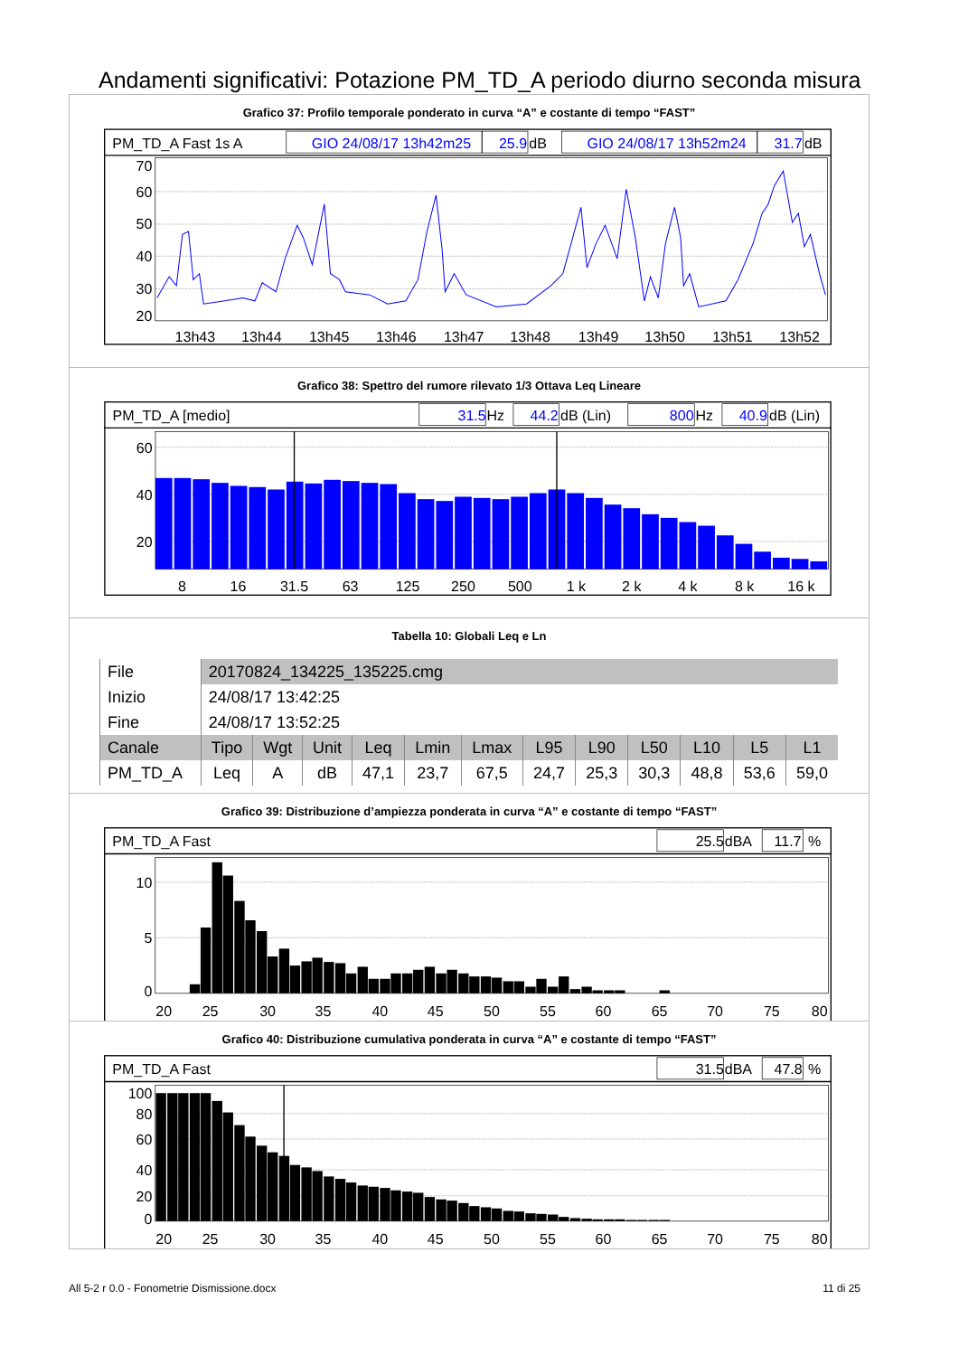Andamenti significativi: Potazione PM_TD_A periodo diurno seconda misura
Grafico 37: Profilo temporale ponderato in curva “A” e costante di tempo “FAST”
PM_TD_A Fast 1s A
GIO 24/08/17 13h42m25
25.9
dB
GIO 24/08/17 13h52m24
31.7
dB
70
60
50
40
30
20
13h43
13h44
13h45
13h46
13h47
13h48
13h49
13h50
13h51
13h52
Grafico 38: Spettro del rumore rilevato 1/3 Ottava Leq Lineare
PM_TD_A [medio]
31.5
Hz
44.2
dB (Lin)
800
Hz
40.9
dB (Lin)
60
40
20
8
16
31.5
63
125
250
500
1 k
2 k
4 k
8 k
16 k
Tabella 10: Globali Leq e Ln
| File | 20170824_134225_135225.cmg | | | | | | | | | | | |
| Inizio | 24/08/17 13:42:25 | | | | | | | | | | | |
| Fine | 24/08/17 13:52:25 | | | | | | | | | | | |
| Canale | Tipo | Wgt | Unit | Leq | Lmin | Lmax | L95 | L90 | L50 | L10 | L5 | L1 |
| PM_TD_A | Leq | A | dB | 47,1 | 23,7 | 67,5 | 24,7 | 25,3 | 30,3 | 48,8 | 53,6 | 59,0 |
Grafico 39: Distribuzione d’ampiezza ponderata in curva “A” e costante di tempo “FAST”
PM_TD_A Fast
25.5
dBA
11.7
%
10
5
0
20
25
30
35
40
45
50
55
60
65
70
75
80
Grafico 40: Distribuzione cumulativa ponderata in curva “A” e costante di tempo “FAST”
PM_TD_A Fast
31.5
dBA
47.8
%
100
80
60
40
20
0
20
25
30
35
40
45
50
55
60
65
70
75
80
All 5-2 r 0.0 - Fonometrie Dismissione.docx 11 di 25